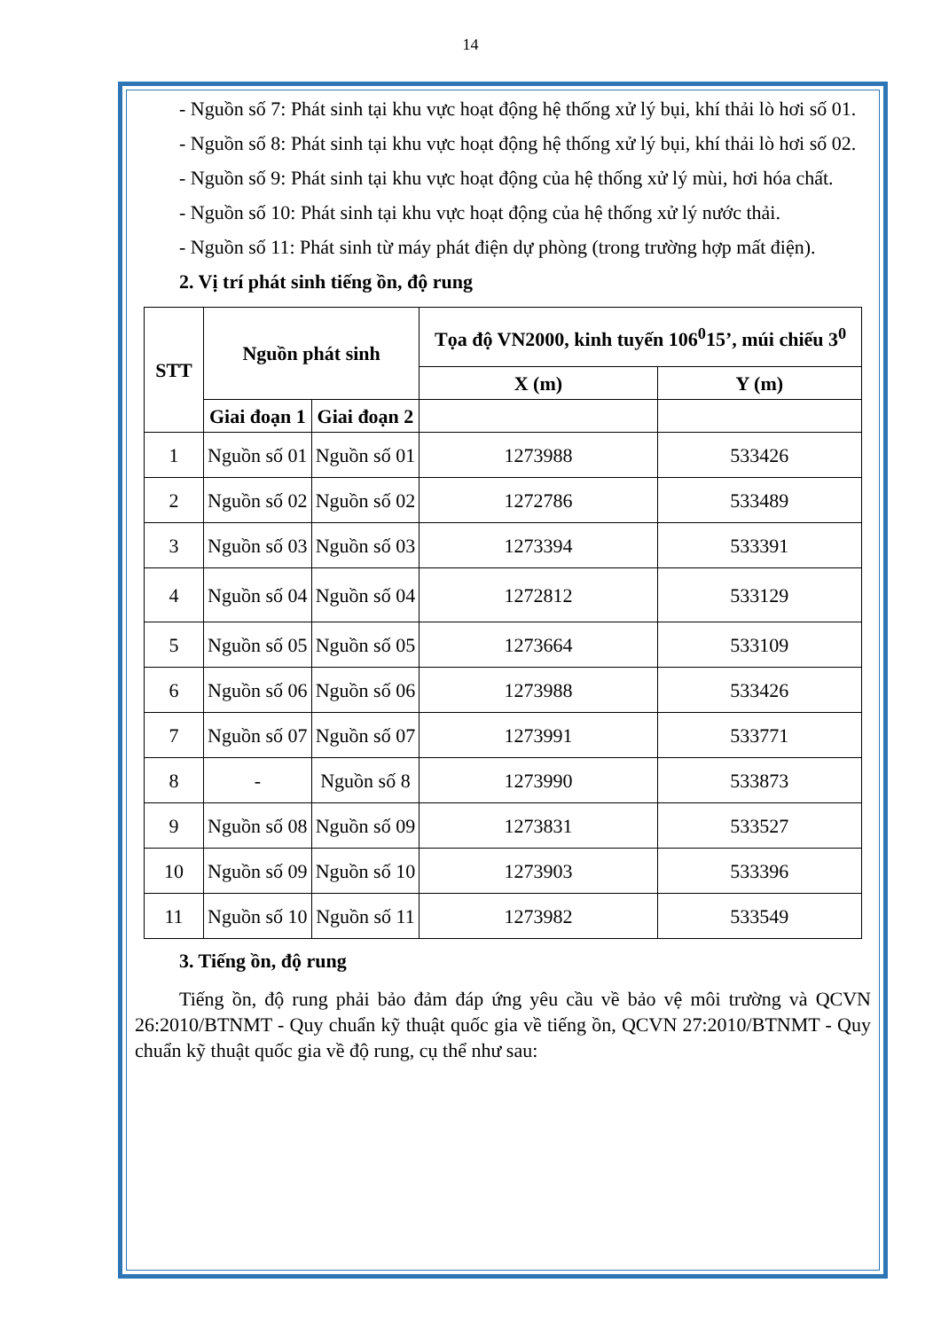14
- Nguồn số 7: Phát sinh tại khu vực hoạt động hệ thống xử lý bụi, khí thải lò hơi số 01.
- Nguồn số 8: Phát sinh tại khu vực hoạt động hệ thống xử lý bụi, khí thải lò hơi số 02.
- Nguồn số 9: Phát sinh tại khu vực hoạt động của hệ thống xử lý mùi, hơi hóa chất.
- Nguồn số 10: Phát sinh tại khu vực hoạt động của hệ thống xử lý nước thải.
- Nguồn số 11: Phát sinh từ máy phát điện dự phòng (trong trường hợp mất điện).
2. Vị trí phát sinh tiếng ồn, độ rung
| STT | Nguồn phát sinh | | Tọa độ VN2000, kinh tuyến 106<sup>0</sup>15’, múi chiếu 3<sup>0</sup> | |
| --- | --- | --- | --- | --- |
| | | | X (m) | Y (m) |
| | Giai đoạn 1 | Giai đoạn 2 | | |
| 1 | Nguồn số 01 | Nguồn số 01 | 1273988 | 533426 |
| 2 | Nguồn số 02 | Nguồn số 02 | 1272786 | 533489 |
| 3 | Nguồn số 03 | Nguồn số 03 | 1273394 | 533391 |
| 4 | Nguồn số 04 | Nguồn số 04 | 1272812 | 533129 |
| 5 | Nguồn số 05 | Nguồn số 05 | 1273664 | 533109 |
| 6 | Nguồn số 06 | Nguồn số 06 | 1273988 | 533426 |
| 7 | Nguồn số 07 | Nguồn số 07 | 1273991 | 533771 |
| 8 | - | Nguồn số 8 | 1273990 | 533873 |
| 9 | Nguồn số 08 | Nguồn số 09 | 1273831 | 533527 |
| 10 | Nguồn số 09 | Nguồn số 10 | 1273903 | 533396 |
| 11 | Nguồn số 10 | Nguồn số 11 | 1273982 | 533549 |
3. Tiếng ồn, độ rung
Tiếng ồn, độ rung phải bảo đảm đáp ứng yêu cầu về bảo vệ môi trường và QCVN 26:2010/BTNMT - Quy chuẩn kỹ thuật quốc gia về tiếng ồn, QCVN 27:2010/BTNMT - Quy chuẩn kỹ thuật quốc gia về độ rung, cụ thể như sau: